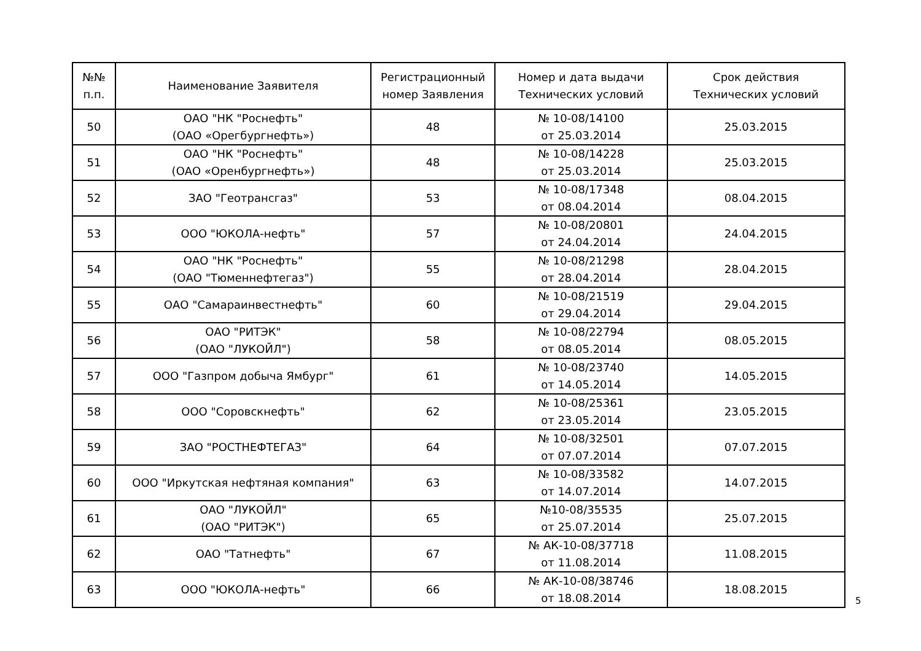| №№ п.п. | Наименование Заявителя | Регистрационный номер Заявления | Номер и дата выдачи Технических условий | Срок действия Технических условий |
| --- | --- | --- | --- | --- |
| 50 | ОАО "НК "Роснефть" (ОАО «Орегбургнефть») | 48 | № 10-08/14100 от 25.03.2014 | 25.03.2015 |
| 51 | ОАО "НК "Роснефть" (ОАО «Оренбургнефть») | 48 | № 10-08/14228 от 25.03.2014 | 25.03.2015 |
| 52 | ЗАО "Геотрансгаз" | 53 | № 10-08/17348 от 08.04.2014 | 08.04.2015 |
| 53 | ООО "ЮКОЛА-нефть" | 57 | № 10-08/20801 от 24.04.2014 | 24.04.2015 |
| 54 | ОАО "НК "Роснефть" (ОАО "Тюменнефтегаз") | 55 | № 10-08/21298 от 28.04.2014 | 28.04.2015 |
| 55 | ОАО "Самараинвестнефть" | 60 | № 10-08/21519 от 29.04.2014 | 29.04.2015 |
| 56 | ОАО "РИТЭК" (ОАО "ЛУКОЙЛ") | 58 | № 10-08/22794 от 08.05.2014 | 08.05.2015 |
| 57 | ООО "Газпром добыча Ямбург" | 61 | № 10-08/23740 от 14.05.2014 | 14.05.2015 |
| 58 | ООО "Соровскнефть" | 62 | № 10-08/25361 от 23.05.2014 | 23.05.2015 |
| 59 | ЗАО "РОСТНЕФТЕГАЗ" | 64 | № 10-08/32501 от 07.07.2014 | 07.07.2015 |
| 60 | ООО "Иркутская нефтяная компания" | 63 | № 10-08/33582 от 14.07.2014 | 14.07.2015 |
| 61 | ОАО "ЛУКОЙЛ" (ОАО "РИТЭК") | 65 | №10-08/35535 от 25.07.2014 | 25.07.2015 |
| 62 | ОАО "Татнефть" | 67 | № АК-10-08/37718 от 11.08.2014 | 11.08.2015 |
| 63 | ООО "ЮКОЛА-нефть" | 66 | № АК-10-08/38746 от 18.08.2014 | 18.08.2015 |
5